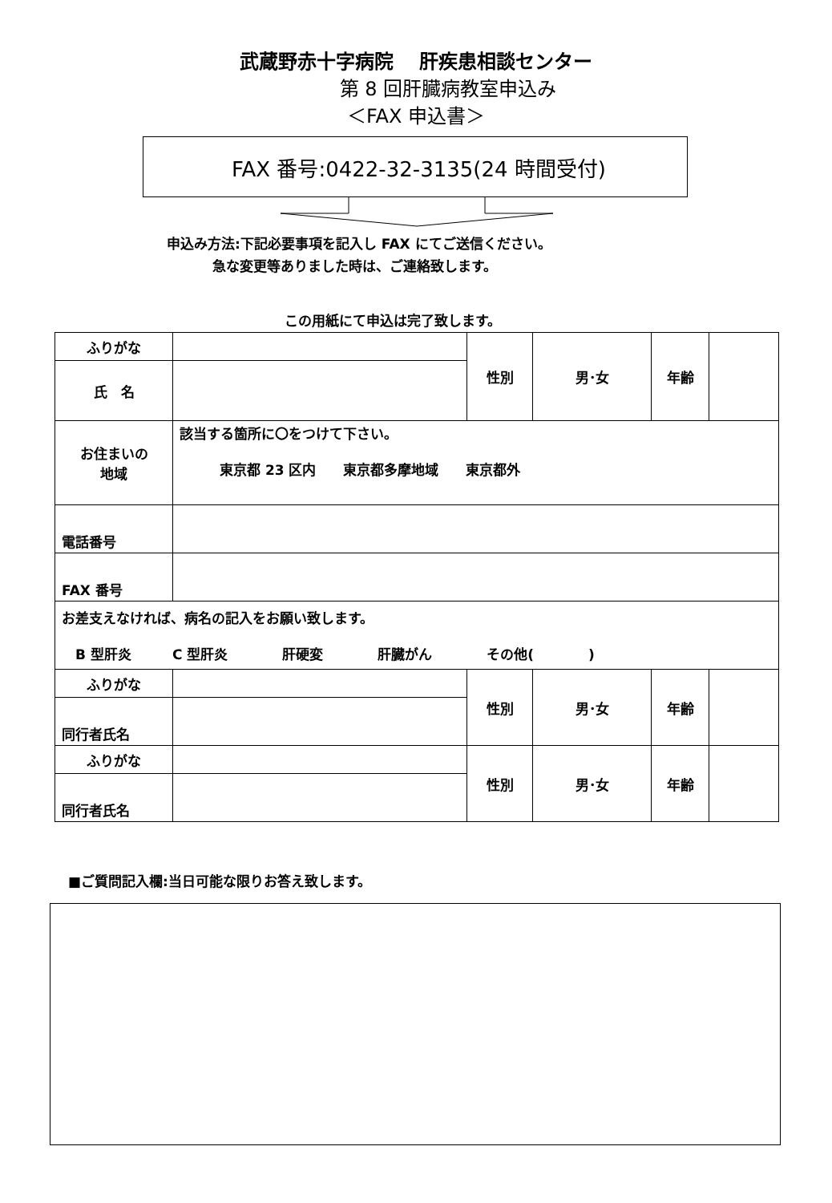武蔵野赤十字病院　 肝疾患相談センター
第 8 回肝臓病教室申込み
＜FAX 申込書＞
FAX 番号:0422-32-3135(24 時間受付)
申込み方法:下記必要事項を記入し FAX にてご送信ください。
急な変更等ありました時は、ご連絡致します。
この用紙にて申込は完了致します。
| ふりがな | | 性別 | 男･女 | 年齢 | |
| 氏 名 | | | | | |
| お住まいの 地域 | 該当する箇所に〇をつけて下さい。 東京都 23 区内 東京都多摩地域 東京都外 | | | | |
| 電話番号 | | | | | |
| FAX 番号 | | | | | |
| お差支えなければ、病名の記入をお願い致します。 B 型肝炎 C 型肝炎 肝硬変 肝臓がん その他( ) | | | | | |
| ふりがな | | 性別 | 男･女 | 年齢 | |
| 同行者氏名 | | | | | |
| ふりがな | | 性別 | 男･女 | 年齢 | |
| 同行者氏名 | | | | | |
■ご質問記入欄:当日可能な限りお答え致します。